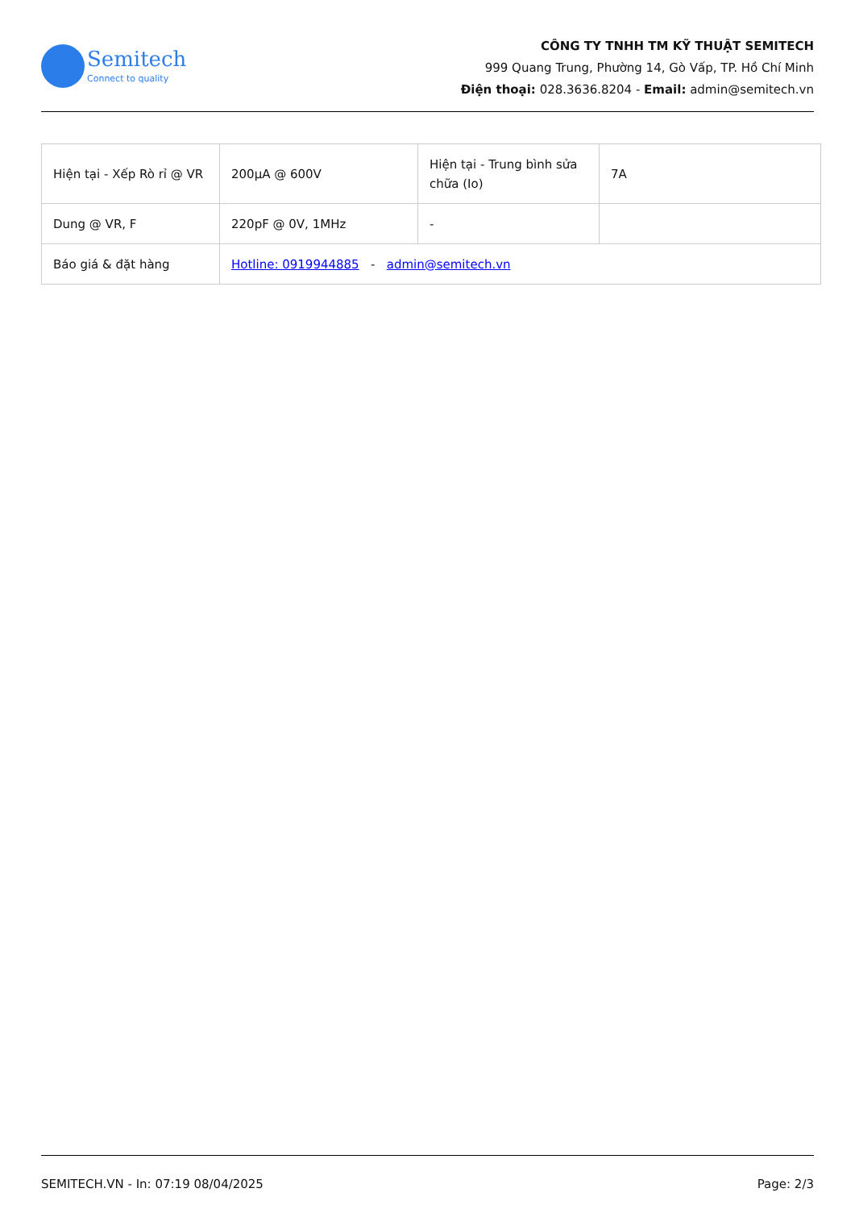Semitech
Connect to quality
CÔNG TY TNHH TM KỸ THUẬT SEMITECH
999 Quang Trung, Phường 14, Gò Vấp, TP. Hồ Chí Minh
Điện thoại: 028.3636.8204 - Email: admin@semitech.vn
| Hiện tại - Xếp Rò rỉ @ VR | 200µA @ 600V | Hiện tại - Trung bình sửa chữa (Io) | 7A |
| Dung @ VR, F | 220pF @ 0V, 1MHz | - | |
| Báo giá & đặt hàng | Hotline: 0919944885 - admin@semitech.vn | | |
SEMITECH.VN - In: 07:19 08/04/2025 Page: 2/3